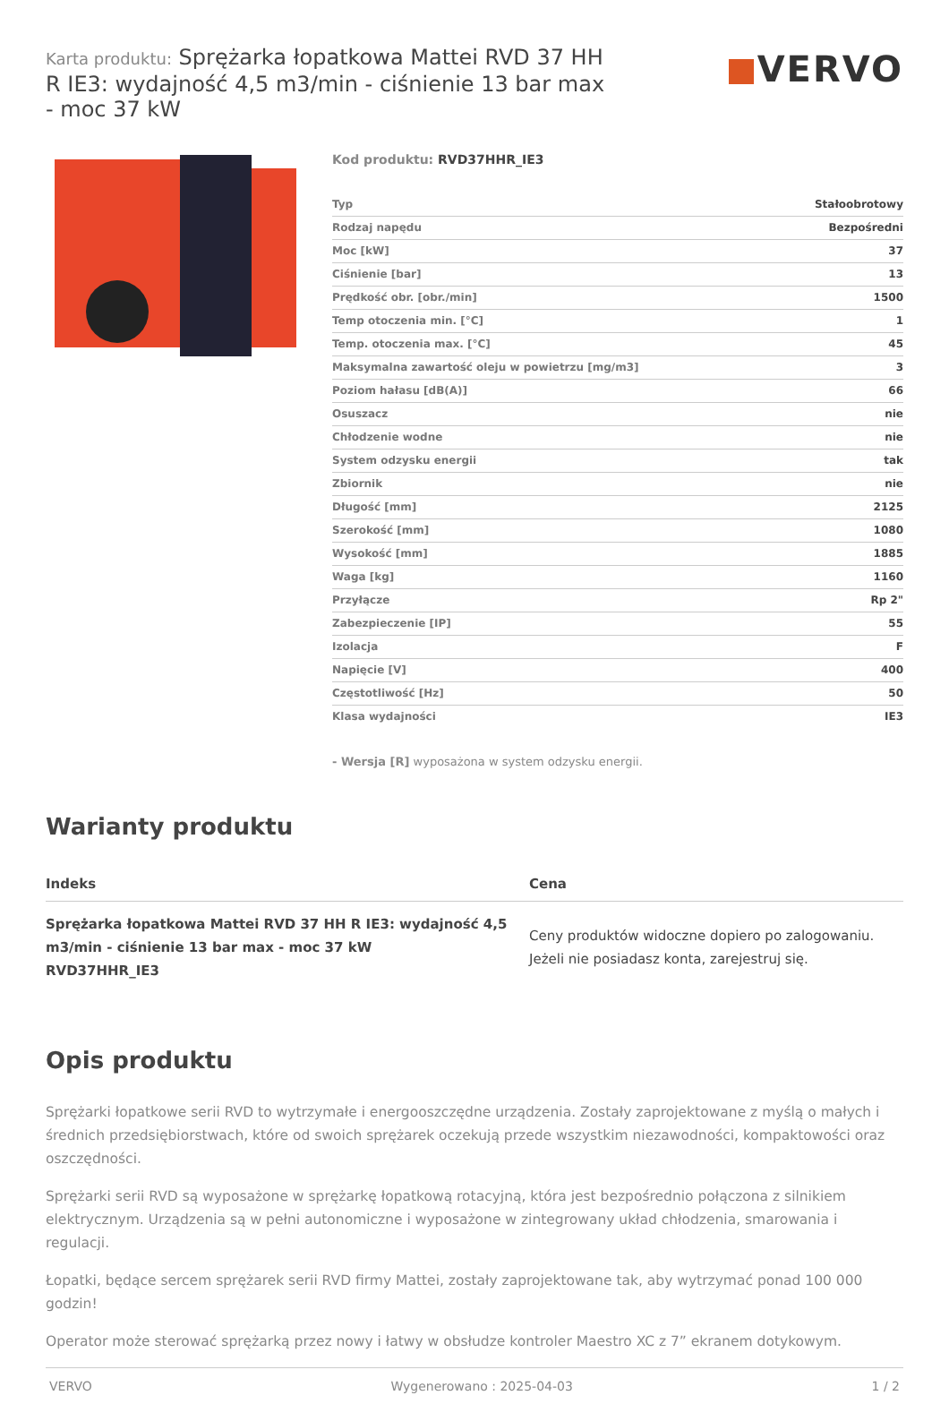Karta produktu: Sprężarka łopatkowa Mattei RVD 37 HH R IE3: wydajność 4,5 m3/min - ciśnienie 13 bar max - moc 37 kW
VERVO
Kod produktu: RVD37HHR_IE3
| Typ | Stałoobrotowy |
| Rodzaj napędu | Bezpośredni |
| Moc [kW] | 37 |
| Ciśnienie [bar] | 13 |
| Prędkość obr. [obr./min] | 1500 |
| Temp otoczenia min. [°C] | 1 |
| Temp. otoczenia max. [°C] | 45 |
| Maksymalna zawartość oleju w powietrzu [mg/m3] | 3 |
| Poziom hałasu [dB(A)] | 66 |
| Osuszacz | nie |
| Chłodzenie wodne | nie |
| System odzysku energii | tak |
| Zbiornik | nie |
| Długość [mm] | 2125 |
| Szerokość [mm] | 1080 |
| Wysokość [mm] | 1885 |
| Waga [kg] | 1160 |
| Przyłącze | Rp 2" |
| Zabezpieczenie [IP] | 55 |
| Izolacja | F |
| Napięcie [V] | 400 |
| Częstotliwość [Hz] | 50 |
| Klasa wydajności | IE3 |
- Wersja [R] wyposażona w system odzysku energii.
Warianty produktu
| Indeks | Cena |
| --- | --- |
| Sprężarka łopatkowa Mattei RVD 37 HH R IE3: wydajność 4,5 m3/min - ciśnienie 13 bar max - moc 37 kW RVD37HHR_IE3 | Ceny produktów widoczne dopiero po zalogowaniu. Jeżeli nie posiadasz konta, zarejestruj się. |
Opis produktu
Sprężarki łopatkowe serii RVD to wytrzymałe i energooszczędne urządzenia. Zostały zaprojektowane z myślą o małych i średnich przedsiębiorstwach, które od swoich sprężarek oczekują przede wszystkim niezawodności, kompaktowości oraz oszczędności.
Sprężarki serii RVD są wyposażone w sprężarkę łopatkową rotacyjną, która jest bezpośrednio połączona z silnikiem elektrycznym. Urządzenia są w pełni autonomiczne i wyposażone w zintegrowany układ chłodzenia, smarowania i regulacji.
Łopatki, będące sercem sprężarek serii RVD firmy Mattei, zostały zaprojektowane tak, aby wytrzymać ponad 100 000 godzin!
Operator może sterować sprężarką przez nowy i łatwy w obsłudze kontroler Maestro XC z 7” ekranem dotykowym.
VERVO Wygenerowano : 2025-04-03 1 / 2